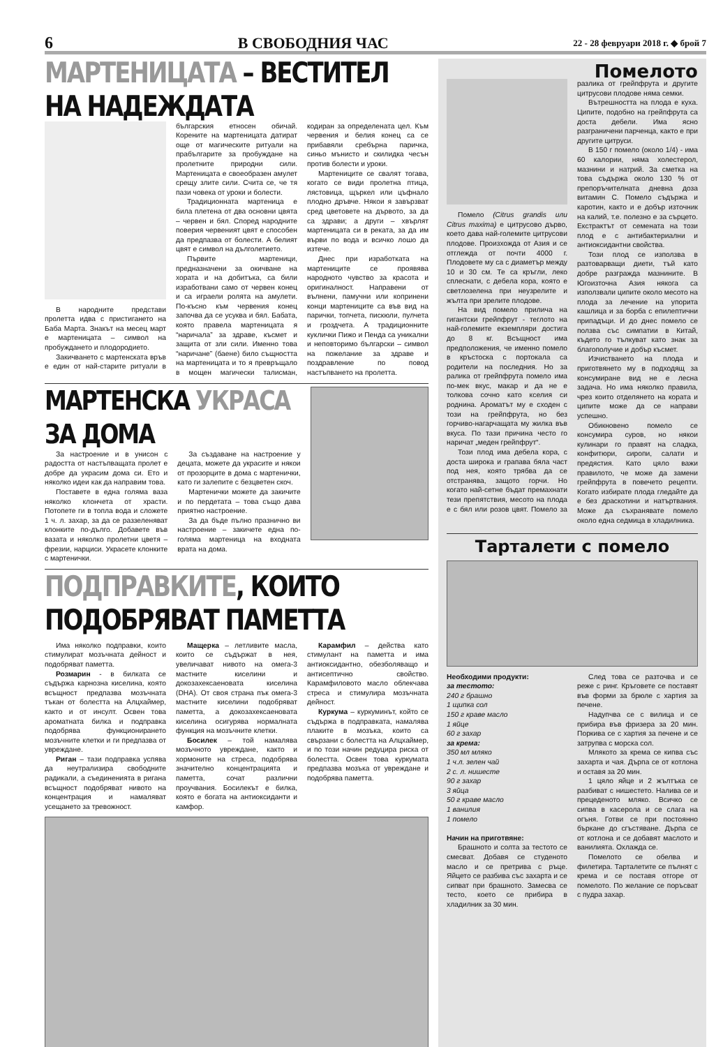6 В СВОБОДНИЯ ЧАС 22 - 28 февруари 2018 г. ◆ брой 7
МАРТЕНИЦАТА – ВЕСТИТЕЛ НА НАДЕЖДАТА
В народните представи пролетта идва с пристигането на Баба Марта. Знакът на месец март е мартеницата – символ на пробуждането и плодородието.
Закичването с мартенската връв е един от най-старите ритуали в българския етносен обичай. Корените на мартеницата датират още от магическите ритуали на прабългарите за пробуждане на пролетните природни сили. Мартеницата е своеобразен амулет срещу злите сили. Счита се, че тя пази човека от уроки и болести.
Традиционната мартеница е била плетена от два основни цвята – червен и бял. Според народните поверия червеният цвят е способен да предпазва от болести. А белият цвят е символ на дълголетието.
Първите мартеници, предназначени за окичване на хората и на добитъка, са били изработвани само от червен конец и са играели ролята на амулети. По-късно към червения конец започва да се усуква и бял. Бабата, която правела мартеницата я “наричала” за здраве, късмет и защита от зли сили. Именно това “наричане” (баене) било същността на мартеницата и то я превръщало в мощен магически талисман, кодиран за определената цел. Към червения и белия конец са се прибавяли сребърна паричка, синьо мънисто и скилидка чесън против болести и уроки.
Мартениците се свалят тогава, когато се види пролетна птица, лястовица, щъркел или цъфнало плодно дръвче. Някои я завързват сред цветовете на дървото, за да са здрави; а други – хвърлят мартеницата си в реката, за да им върви по вода и всичко лошо да изтече.
Днес при изработката на мартениците се проявява народното чувство за красота и оригиналност. Направени от вълнени, памучни или копринени конци мартениците са във вид на парички, топчета, пискюли, пулчета и гроздчета. А традиционните куклички Пижо и Пенда са уникални и неповторимо български – символ на пожелание за здраве и поздравление по повод настъпването на пролетта.
МАРТЕНСКА УКРАСА ЗА ДОМА
За настроение и в унисон с радостта от настъпващата пролет е добре да украсим дома си. Ето и няколко идеи как да направим това.
Поставете в една голяма ваза няколко клончета от храсти. Потопете ги в топла вода и сложете 1 ч. л. захар, за да се раззеленяват клонките по-дълго. Добавете във вазата и няколко пролетни цветя – фрезии, нарциси. Украсете клонките с мартенички.
За създаване на настроение у децата, можете да украсите и някои от прозорците в дома с мартенички, като ги залепите с безцветен скоч.
Мартенички можете да закичите и по пердетата – това също дава приятно настроение.
За да бъде пълно празнично ви настроение – закичете една по-голяма мартеница на входната врата на дома.
ПОДПРАВКИТЕ, КОИТО ПОДОБРЯВАТ ПАМЕТТА
Има няколко подправки, които стимулират мозъчната дейност и подобряват паметта.
Розмарин - в билката се съдържа карнозна киселина, която всъщност предпазва мозъчната тъкан от болестта на Алцхаймер, както и от инсулт. Освен това ароматната билка и подправка подобрява функционирането мозъчните клетки и ги предпазва от увреждане.
Риган – тази подправка успява да неутрализира свободните радикали, а съединенията в ригана всъщност подобряват нивото на концентрация и намаляват усещането за тревожност.
Мащерка – летливите масла, които се съдържат в нея, увеличават нивото на омега-3 мастните киселини и докозахексаеновата киселина (DHA). От своя страна пък омега-3 мастните киселини подобряват паметта, а докозахексаеновата киселина осигурява нормалната функция на мозъчните клетки.
Босилек – той намалява мозъчното увреждане, както и хормоните на стреса, подобрява значително концентрацията и паметта, сочат различни проучвания. Босилекът е билка, която е богата на антиоксиданти и камфор.
Карамфил – действа като стимулант на паметта и има антиоксидантно, обезболяващо и антисептично свойство. Карамфиловото масло облекчава стреса и стимулира мозъчната дейност.
Куркума – куркуминът, който се съдържа в подправката, намалява плаките в мозъка, които са свързани с болестта на Алцхаймер, и по този начин редуцира риска от болестта. Освен това куркумата предпазва мозъка от увреждане и подобрява паметта.
Помелото
Помело (Citrus grandis или Citrus maxima) е цитрусово дърво, което дава най-големите цитрусови плодове. Произхожда от Азия и се отглежда от почти 4000 г. Плодовете му са с диаметър между 10 и 30 см. Те са кръгли, леко сплеснати, с дебела кора, която е светлозелена при неузрелите и жълта при зрелите плодове.
На вид помело прилича на гигантски грейпфрут - теглото на най-големите екземпляри достига до 8 кг. Всъщност има предположения, че именно помело в кръстоска с портокала са родители на последния. Но за ралика от грейпфрута помело има по-мек вкус, макар и да не е толкова сочно като кселия си роднина. Ароматът му е сходен с този на грейпфрута, но без горчиво-нагарчащата му жилка във вкуса. По тази причина често го наричат „меден грейпфрут“.
Този плод има дебела кора, с доста широка и грапава бяла част под нея, която трябва да се отстранява, защото горчи. Но когато най-сетне бъдат премахнати тези препятствия, месото на плода е с бял или розов цвят. Помело за разлика от грейпфрута и другите цитрусови плодове няма семки.
Вътрешността на плода е куха. Ципите, подобно на грейпфрута са доста дебели. Има ясно разграничени парченца, както е при другите цитруси.
В 150 г помело (около 1/4) - има 60 калории, няма холестерол, мазнини и натрий. За сметка на това съдържа около 130 % от препоръчителната дневна доза витамин С. Помело съдържа и каротин, както и е добър източник на калий, т.е. полезно е за сърцето. Екстрактът от семената на този плод е с антибактериални и антиоксидантни свойства.
Този плод се използва в разтоварващи диети, тъй като добре разгражда мазнините. В Югоизточна Азия някога са използвали ципите около месото на плода за лечение на упорита кашлица и за борба с епилептични припадъци. И до днес помело се ползва със симпатии в Китай, където го тълкуват като знак за благополучие и добър късмет.
Изчистването на плода и приготвянето му в подходящ за консумиране вид не е лесна задача. Но има няколко правила, чрез които отделянето на кората и ципите може да се направи успешно.
Обикновено помело се консумира суров, но някои кулинари го правят на сладка, конфитюри, сиропи, салати и предястия. Като цяло важи правилото, че може да замени грейпфрута в повечето рецепти. Когато избирате плода гледайте да е без драскотини и натъртвания. Може да съхранявате помело около една седмица в хладилника.
Тарталети с помело
Необходими продукти:
за тестото:
240 г брашно
1 щипка сол
150 г краве масло
1 яйце
60 г захар
за крема:
350 мл мляко
1 ч.л. зелен чай
2 с. л. нишесте
90 г захар
3 яйца
50 г краве масло
1 ванилия
1 помело
Начин на приготвяне:
Брашното и солта за тестото се смесват. Добавя се студеното масло и се претрива с ръце. Яйцето се разбива със захарта и се сипват при брашното. Замесва се тесто, което се прибира в хладилник за 30 мин.
След това се разточва и се реже с ринг. Кръговете се поставят във форми за брюле с хартия за печене.
Надупчва се с вилица и се прибира във фризера за 20 мин. Поркива се с хартия за печене и се затрупва с морска сол.
Млякото за крема се кипва със захарта и чая. Дърпа се от котлона и оставя за 20 мин.
1 цяло яйце и 2 жълтъка се разбиват с нишестето. Налива се и прецеденото мляко. Всичко се сипва в касерола и се слага на огъня. Готви се при постоянно бъркане до сгъстяване. Дърпа се от котлона и се добавят маслото и ванилията. Охлажда се.
Помелото се обелва и филетира. Тарталетите се пълнят с крема и се поставя отгоре от помелото. По желание се поръсват с пудра захар.